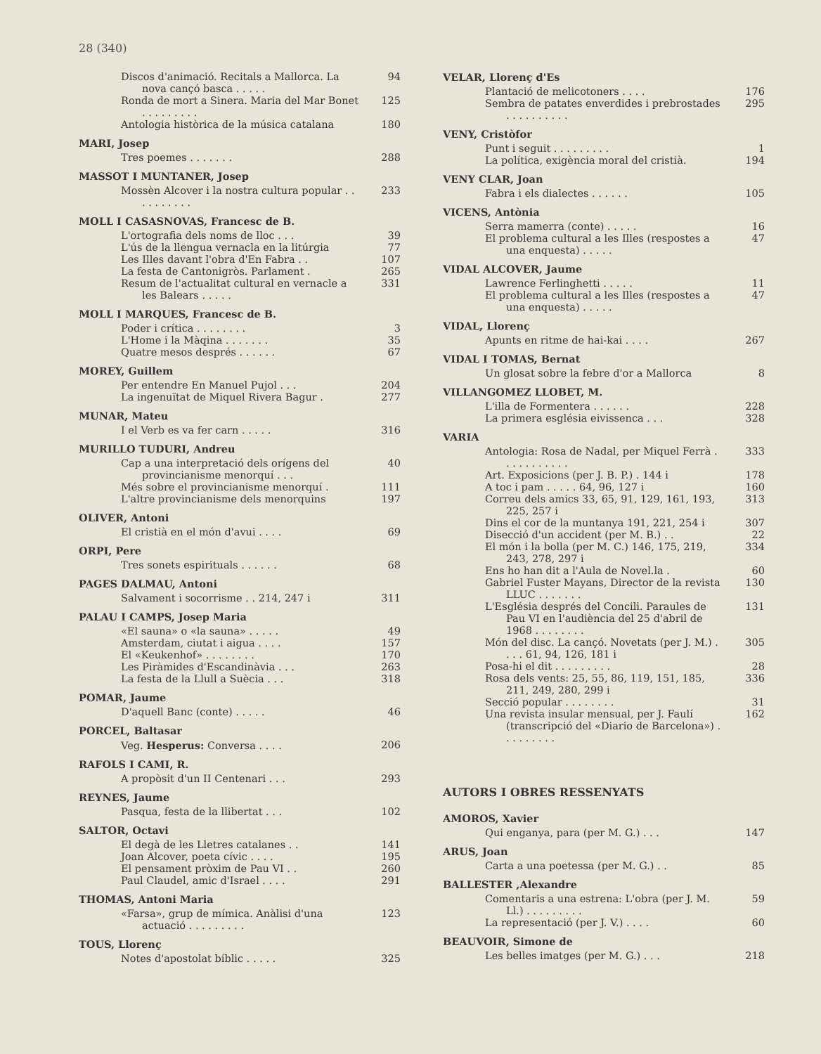28 (340)
Discos d'animació. Recitals a Mallorca. La nova cançó basca . . . . . 94
Ronda de mort a Sinera. Maria del Mar Bonet . . . . . . . . . 125
Antologia històrica de la música catalana 180
MARI, Josep
Tres poemes . . . . . . . 288
MASSOT I MUNTANER, Josep
Mossèn Alcover i la nostra cultura popular . . . . . . . . . . 233
MOLL I CASASNOVAS, Francesc de B.
L'ortografia dels noms de lloc . . . 39
L'ús de la llengua vernacla en la litúrgia 77
Les Illes davant l'obra d'En Fabra . . 107
La festa de Cantonigròs. Parlament . 265
Resum de l'actualitat cultural en vernacle a les Balears . . . . . 331
MOLL I MARQUES, Francesc de B.
Poder i crítica . . . . . . . . 3
L'Home i la Màqina . . . . . . . 35
Quatre mesos després . . . . . . 67
MOREY, Guillem
Per entendre En Manuel Pujol . . . 204
La ingenuïtat de Miquel Rivera Bagur . 277
MUNAR, Mateu
I el Verb es va fer carn . . . . . 316
MURILLO TUDURI, Andreu
Cap a una interpretació dels orígens del provincianisme menorquí . . . 40
Més sobre el provincianisme menorquí . 111
L'altre provincianisme dels menorquins 197
OLIVER, Antoni
El cristià en el món d'avui . . . . 69
ORPI, Pere
Tres sonets espirituals . . . . . . 68
PAGES DALMAU, Antoni
Salvament i socorrisme . . 214, 247 i 311
PALAU I CAMPS, Josep Maria
«El sauna» o «la sauna» . . . . . 49
Amsterdam, ciutat i aigua . . . . 157
El «Keukenhof» . . . . . . . . 170
Les Piràmides d'Escandinàvia . . . 263
La festa de la Llull a Suècia . . . 318
POMAR, Jaume
D'aquell Banc (conte) . . . . . 46
PORCEL, Baltasar
Veg. Hesperus: Conversa . . . . 206
RAFOLS I CAMI, R.
A propòsit d'un II Centenari . . . 293
REYNES, Jaume
Pasqua, festa de la llibertat . . . 102
SALTOR, Octavi
El degà de les Lletres catalanes . . 141
Joan Alcover, poeta cívic . . . . 195
El pensament pròxim de Pau VI . . 260
Paul Claudel, amic d'Israel . . . . 291
THOMAS, Antoni Maria
«Farsa», grup de mímica. Anàlisi d'una actuació . . . . . . . . . 123
TOUS, Llorenç
Notes d'apostolat bíblic . . . . . 325
VELAR, Llorenç d'Es
Plantació de melicotoners . . . . 176
Sembra de patates enverdides i prebrostades . . . . . . . . . . 295
VENY, Cristòfor
Punt i seguit . . . . . . . . . 1
La política, exigència moral del cristià. 194
VENY CLAR, Joan
Fabra i els dialectes . . . . . . 105
VICENS, Antònia
Serra mamerra (conte) . . . . . 16
El problema cultural a les Illes (respostes a una enquesta) . . . . . 47
VIDAL ALCOVER, Jaume
Lawrence Ferlinghetti . . . . . 11
El problema cultural a les Illes (respostes a una enquesta) . . . . . 47
VIDAL, Llorenç
Apunts en ritme de hai-kai . . . . 267
VIDAL I TOMAS, Bernat
Un glosat sobre la febre d'or a Mallorca 8
VILLANGOMEZ LLOBET, M.
L'illa de Formentera . . . . . . 228
La primera església eivissenca . . . 328
VARIA
Antologia: Rosa de Nadal, per Miquel Ferrà . . . . . . . . . . . 333
Art. Exposicions (per J. B. P.) . 144 i 178
A toc i pam . . . . . 64, 96, 127 i 160
Correu dels amics 33, 65, 91, 129, 161, 193, 225, 257 i 313
Dins el cor de la muntanya 191, 221, 254 i 307
Disecció d'un accident (per M. B.) . . 22
El món i la bolla (per M. C.) 146, 175, 219, 243, 278, 297 i 334
Ens ho han dit a l'Aula de Novel.la . 60
Gabriel Fuster Mayans, Director de la revista LLUC . . . . . . . 130
L'Església després del Concili. Paraules de Pau VI en l'audiència del 25 d'abril de 1968 . . . . . . . . 131
Món del disc. La cançó. Novetats (per J. M.) . . . . 61, 94, 126, 181 i 305
Posa-hi el dit . . . . . . . . . 28
Rosa dels vents: 25, 55, 86, 119, 151, 185, 211, 249, 280, 299 i 336
Secció popular . . . . . . . . 31
Una revista insular mensual, per J. Faulí (transcripció del «Diario de Barcelona») . . . . . . . . . 162
AUTORS I OBRES RESSENYATS
AMOROS, Xavier
Qui enganya, para (per M. G.) . . . 147
ARUS, Joan
Carta a una poetessa (per M. G.) . . 85
BALLESTER ,Alexandre
Comentaris a una estrena: L'obra (per J. M. Ll.) . . . . . . . . . 59
La representació (per J. V.) . . . . 60
BEAUVOIR, Simone de
Les belles imatges (per M. G.) . . . 218